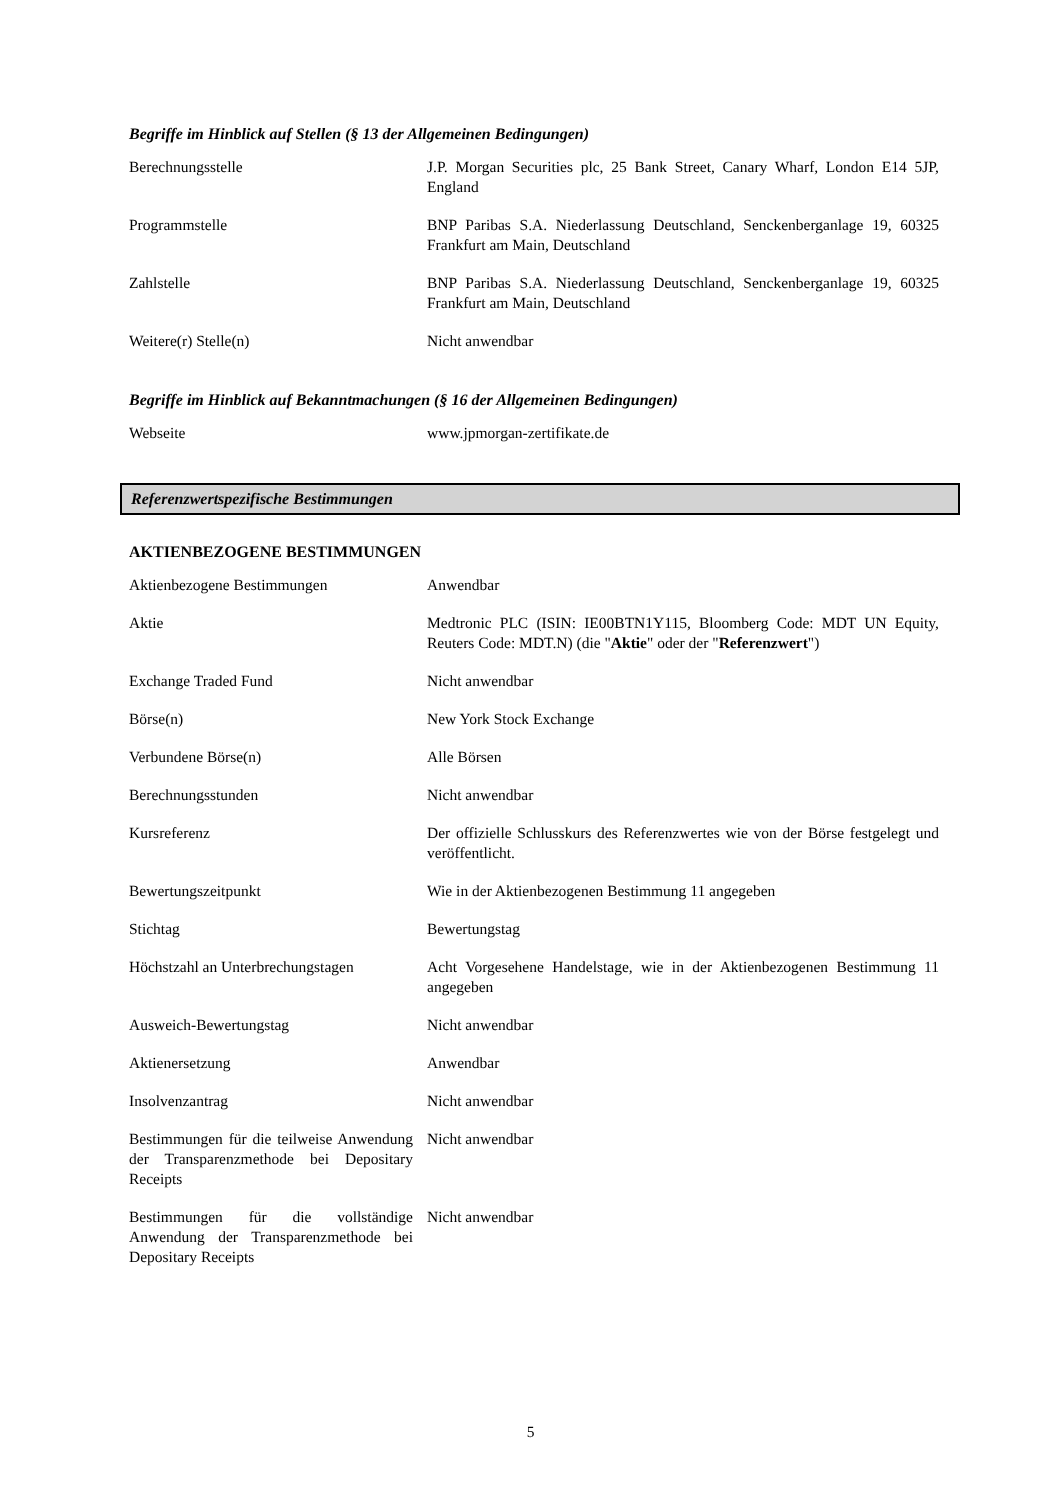Begriffe im Hinblick auf Stellen (§ 13 der Allgemeinen Bedingungen)
| Berechnungsstelle | J.P. Morgan Securities plc, 25 Bank Street, Canary Wharf, London E14 5JP, England |
| Programmstelle | BNP Paribas S.A. Niederlassung Deutschland, Senckenberganlage 19, 60325 Frankfurt am Main, Deutschland |
| Zahlstelle | BNP Paribas S.A. Niederlassung Deutschland, Senckenberganlage 19, 60325 Frankfurt am Main, Deutschland |
| Weitere(r) Stelle(n) | Nicht anwendbar |
Begriffe im Hinblick auf Bekanntmachungen (§ 16 der Allgemeinen Bedingungen)
| Webseite | www.jpmorgan-zertifikate.de |
Referenzwertspezifische Bestimmungen
AKTIENBEZOGENE BESTIMMUNGEN
| Aktienbezogene Bestimmungen | Anwendbar |
| Aktie | Medtronic PLC (ISIN: IE00BTN1Y115, Bloomberg Code: MDT UN Equity, Reuters Code: MDT.N) (die " Aktie " oder der " Referenzwert ") |
| Exchange Traded Fund | Nicht anwendbar |
| Börse(n) | New York Stock Exchange |
| Verbundene Börse(n) | Alle Börsen |
| Berechnungsstunden | Nicht anwendbar |
| Kursreferenz | Der offizielle Schlusskurs des Referenzwertes wie von der Börse festgelegt und veröffentlicht. |
| Bewertungszeitpunkt | Wie in der Aktienbezogenen Bestimmung 11 angegeben |
| Stichtag | Bewertungstag |
| Höchstzahl an Unterbrechungstagen | Acht Vorgesehene Handelstage, wie in der Aktienbezogenen Bestimmung 11 angegeben |
| Ausweich-Bewertungstag | Nicht anwendbar |
| Aktienersetzung | Anwendbar |
| Insolvenzantrag | Nicht anwendbar |
| Bestimmungen für die teilweise Anwendung der Transparenzmethode bei Depositary Receipts | Nicht anwendbar |
| Bestimmungen für die vollständige Anwendung der Transparenzmethode bei Depositary Receipts | Nicht anwendbar |
5